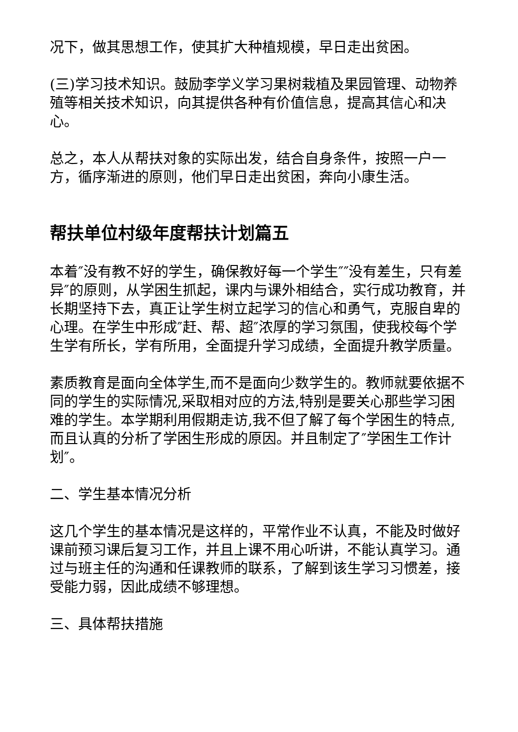况下，做其思想工作，使其扩大种植规模，早日走出贫困。
(三)学习技术知识。鼓励李学义学习果树栽植及果园管理、动物养殖等相关技术知识，向其提供各种有价值信息，提高其信心和决心。
总之，本人从帮扶对象的实际出发，结合自身条件，按照一户一方，循序渐进的原则，他们早日走出贫困，奔向小康生活。
帮扶单位村级年度帮扶计划篇五
本着″没有教不好的学生，确保教好每一个学生″″没有差生，只有差异″的原则，从学困生抓起，课内与课外相结合，实行成功教育，并长期坚持下去，真正让学生树立起学习的信心和勇气，克服自卑的心理。在学生中形成″赶、帮、超″浓厚的学习氛围，使我校每个学生学有所长，学有所用，全面提升学习成绩，全面提升教学质量。
素质教育是面向全体学生,而不是面向少数学生的。教师就要依据不同的学生的实际情况,采取相对应的方法,特别是要关心那些学习困难的学生。本学期利用假期走访,我不但了解了每个学困生的特点,而且认真的分析了学困生形成的原因。并且制定了″学困生工作计划″。
二、学生基本情况分析
这几个学生的基本情况是这样的，平常作业不认真，不能及时做好课前预习课后复习工作，并且上课不用心听讲，不能认真学习。通过与班主任的沟通和任课教师的联系，了解到该生学习习惯差，接受能力弱，因此成绩不够理想。
三、具体帮扶措施